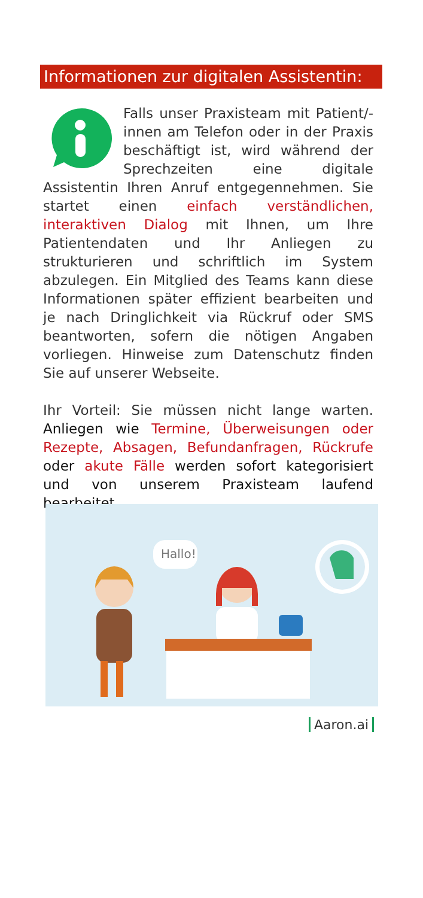Informationen zur digitalen Assistentin:
Falls unser Praxisteam mit Patient/-innen am Telefon oder in der Praxis beschäftigt ist, wird während der Sprechzeiten eine digitale Assistentin Ihren Anruf entgegennehmen. Sie startet einen einfach verständlichen, interaktiven Dialog mit Ihnen, um Ihre Patientendaten und Ihr Anliegen zu strukturieren und schriftlich im System abzulegen. Ein Mitglied des Teams kann diese Informationen später effizient bearbeiten und je nach Dringlichkeit via Rückruf oder SMS beantworten, sofern die nötigen Angaben vorliegen. Hinweise zum Datenschutz finden Sie auf unserer Webseite.
Ihr Vorteil: Sie müssen nicht lange warten. Anliegen wie Termine, Überweisungen oder Rezepte, Absagen, Befundanfragen, Rückrufe oder akute Fälle werden sofort kategorisiert und von unserem Praxisteam laufend bearbeitet.
Hallo!
Aaron.ai